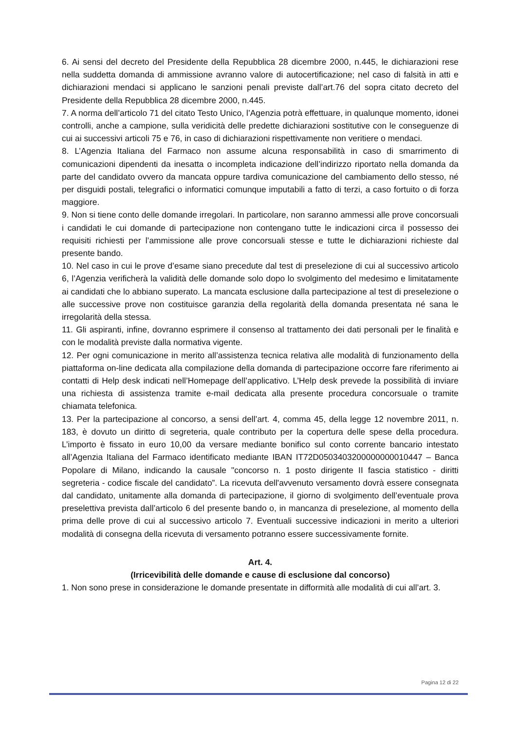6. Ai sensi del decreto del Presidente della Repubblica 28 dicembre 2000, n.445, le dichiarazioni rese nella suddetta domanda di ammissione avranno valore di autocertificazione; nel caso di falsità in atti e dichiarazioni mendaci si applicano le sanzioni penali previste dall’art.76 del sopra citato decreto del Presidente della Repubblica 28 dicembre 2000, n.445.
7. A norma dell’articolo 71 del citato Testo Unico, l’Agenzia potrà effettuare, in qualunque momento, idonei controlli, anche a campione, sulla veridicità delle predette dichiarazioni sostitutive con le conseguenze di cui ai successivi articoli 75 e 76, in caso di dichiarazioni rispettivamente non veritiere o mendaci.
8. L’Agenzia Italiana del Farmaco non assume alcuna responsabilità in caso di smarrimento di comunicazioni dipendenti da inesatta o incompleta indicazione dell’indirizzo riportato nella domanda da parte del candidato ovvero da mancata oppure tardiva comunicazione del cambiamento dello stesso, né per disguidi postali, telegrafici o informatici comunque imputabili a fatto di terzi, a caso fortuito o di forza maggiore.
9. Non si tiene conto delle domande irregolari. In particolare, non saranno ammessi alle prove concorsuali i candidati le cui domande di partecipazione non contengano tutte le indicazioni circa il possesso dei requisiti richiesti per l’ammissione alle prove concorsuali stesse e tutte le dichiarazioni richieste dal presente bando.
10. Nel caso in cui le prove d’esame siano precedute dal test di preselezione di cui al successivo articolo 6, l’Agenzia verificherà la validità delle domande solo dopo lo svolgimento del medesimo e limitatamente ai candidati che lo abbiano superato. La mancata esclusione dalla partecipazione al test di preselezione o alle successive prove non costituisce garanzia della regolarità della domanda presentata né sana le irregolarità della stessa.
11. Gli aspiranti, infine, dovranno esprimere il consenso al trattamento dei dati personali per le finalità e con le modalità previste dalla normativa vigente.
12. Per ogni comunicazione in merito all’assistenza tecnica relativa alle modalità di funzionamento della piattaforma on-line dedicata alla compilazione della domanda di partecipazione occorre fare riferimento ai contatti di Help desk indicati nell’Homepage dell’applicativo. L’Help desk prevede la possibilità di inviare una richiesta di assistenza tramite e-mail dedicata alla presente procedura concorsuale o tramite chiamata telefonica.
13. Per la partecipazione al concorso, a sensi dell’art. 4, comma 45, della legge 12 novembre 2011, n. 183, è dovuto un diritto di segreteria, quale contributo per la copertura delle spese della procedura. L’importo è fissato in euro 10,00 da versare mediante bonifico sul conto corrente bancario intestato all’Agenzia Italiana del Farmaco identificato mediante IBAN IT72D0503403200000000010447 – Banca Popolare di Milano, indicando la causale "concorso n. 1 posto dirigente II fascia statistico - diritti segreteria - codice fiscale del candidato”. La ricevuta dell'avvenuto versamento dovrà essere consegnata dal candidato, unitamente alla domanda di partecipazione, il giorno di svolgimento dell’eventuale prova preselettiva prevista dall’articolo 6 del presente bando o, in mancanza di preselezione, al momento della prima delle prove di cui al successivo articolo 7. Eventuali successive indicazioni in merito a ulteriori modalità di consegna della ricevuta di versamento potranno essere successivamente fornite.
Art. 4.
(Irricevibilità delle domande e cause di esclusione dal concorso)
1. Non sono prese in considerazione le domande presentate in difformità alle modalità di cui all’art. 3.
Pagina 12 di 22